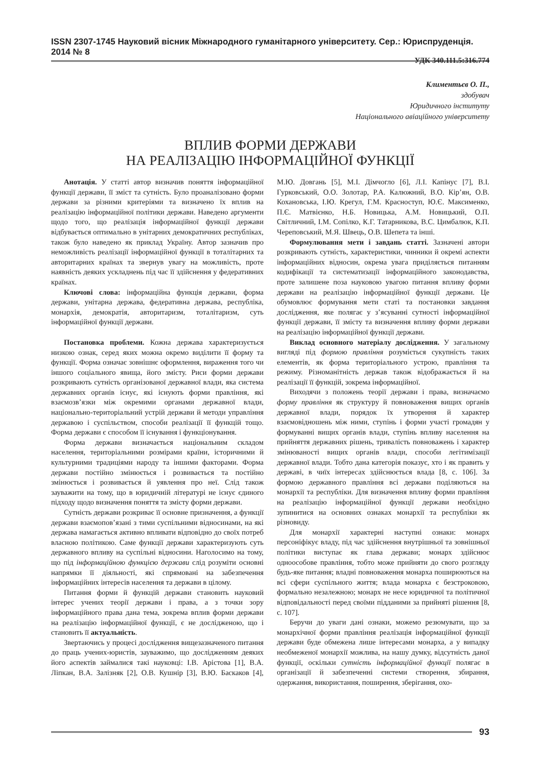ISSN 2307-1745 Науковий вісник Міжнародного гуманітарного університету. Сер.: Юриспруденція. 2014 № 8
УДК 340.111.5:316.774
Климентьєв О. П.,
здобувач
Юридичного інституту
Національного авіаційного університету
ВПЛИВ ФОРМИ ДЕРЖАВИ
НА РЕАЛІЗАЦІЮ ІНФОРМАЦІЙНОЇ ФУНКЦІЇ
Анотація. У статті автор визначив поняття інформаційної функції держави, її зміст та сутність. Було проаналізовано форми держави за різними критеріями та визначено їх вплив на реалізацію інформаційної політики держави. Наведено аргументи щодо того, що реалізація інформаційної функції держави відбувається оптимально в унітарних демократичних республіках, також було наведено як приклад Україну. Автор зазначив про неможливість реалізації інформаційної функції в тоталітарних та авторитарних країнах та звернув увагу на можливість, проте наявність деяких ускладнень під час її здійснення у федеративних країнах.
Ключові слова: інформаційна функція держави, форма держави, унітарна держава, федеративна держава, республіка, монархія, демократія, авторитаризм, тоталітаризм, суть інформаційної функції держави.
Постановка проблеми. Кожна держава характеризується низкою ознак, серед яких можна окремо виділити її форму та функції. Форма означає зовнішнє оформлення, вираження того чи іншого соціального явища, його змісту. Риси форми держави розкривають сутність організованої державної влади, яка система державних органів існує, які існують форми правління, які взаємозв’язки між окремими органами державної влади, національно-територіальний устрій держави й методи управління державою і суспільством, способи реалізації її функцій тощо. Форма держави є способом її існування і функціонування.
Форма держави визначається національним складом населення, територіальними розмірами країни, історичними й культурними традиціями народу та іншими факторами. Форма держави постійно змінюється і розвивається та постійно змінюється і розвивається й уявлення про неї. Слід також зауважити на тому, що в юридичній літературі не існує єдиного підходу щодо визначення поняття та змісту форми держави.
Сутність держави розкриває її основне призначення, а функції держави взаємопов’язані з тими суспільними відносинами, на які держава намагається активно впливати відповідно до своїх потреб власною політикою. Саме функції держави характеризують суть державного впливу на суспільні відносини. Наголосимо на тому, що під інформаційною функцією держави слід розуміти основні напрямки її діяльності, які спрямовані на забезпечення інформаційних інтересів населення та держави в цілому.
Питання форми й функцій держави становить науковий інтерес учених теорії держави і права, а з точки зору інформаційного права дана тема, зокрема вплив форми держави на реалізацію інформаційної функції, є не дослідженою, що і становить її актуальність.
Звертаючись у процесі дослідження вищезазначеного питання до праць учених-юристів, зауважимо, що дослідженням деяких його аспектів займалися такі науковці: І.В. Арістова [1], В.А. Ліпкан, В.А. Залізняк [2], О.В. Кушнір [3], В.Ю. Баскаков [4], М.Ю. Довгань [5], М.І. Дімчогло [6], Л.І. Капінус [7], В.І. Гурковський, О.О. Золотар, Р.А. Калюжний, В.О. Кір’ян, О.В. Кохановська, І.Ю. Крегул, Г.М. Красноступ, Ю.Є. Максименко, П.Є. Матвієнко, Н.Б. Новицька, А.М. Новицький, О.П. Світличний, І.М. Сопілко, К.Г. Татарникова, В.С. Цимбалюк, К.П. Череповський, М.Я. Швець, О.В. Шепета та інші.
Формулювання мети і завдань статті. Зазначені автори розкривають сутність, характеристики, чинники й окремі аспекти інформаційних відносин, окрема увага приділяється питанням кодифікації та систематизації інформаційного законодавства, проте залишене поза науковою увагою питання впливу форми держави на реалізацію інформаційної функції держави. Це обумовлює формування мети статі та постановки завдання дослідження, яке полягає у з’ясуванні сутності інформаційної функції держави, її змісту та визначення впливу форми держави на реалізацію інформаційної функції держави.
Виклад основного матеріалу дослідження. У загальному вигляді під формою правління розуміється сукупність таких елементів, як форма територіального устрою, правління та режиму. Різноманітність держав також відображається й на реалізації її функцій, зокрема інформаційної.
Виходячи з положень теорії держави і права, визначаємо форму правління як структуру й повноваження вищих органів державної влади, порядок їх утворення й характер взаємовідношень між ними, ступінь і форми участі громадян у формуванні вищих органів влади, ступінь впливу населення на прийняття державних рішень, тривалість повноважень і характер змінюваності вищих органів влади, способи легітимізації державної влади. Тобто дана категорія показує, хто і як править у державі, в чиїх інтересах здійснюється влада [8, с. 106]. За формою державного правління всі держави поділяються на монархії та республіки. Для визначення впливу форми правління на реалізацію інформаційної функції держави необхідно зупинитися на основних ознаках монархії та республіки як різновиду.
Для монархії характерні наступні ознаки: монарх персоніфікує владу, під час здійснення внутрішньої та зовнішньої політики виступає як глава держави; монарх здійснює одноособове правління, тобто може прийняти до свого розгляду будь-яке питання; владні повноваження монарха поширюються на всі сфери суспільного життя; влада монарха є безстроковою, формально незалежною; монарх не несе юридичної та політичної відповідальності перед своїми підданими за прийняті рішення [8, с. 107].
Беручи до уваги дані ознаки, можемо резюмувати, що за монархічної форми правління реалізація інформаційної функції держави буде обмежена лише інтересами монарха, а у випадку необмеженої монархії можлива, на нашу думку, відсутність даної функції, оскільки сутність інформаційної функції полягає в організації й забезпеченні системи створення, збирання, одержання, використання, поширення, зберігання, охо-
93